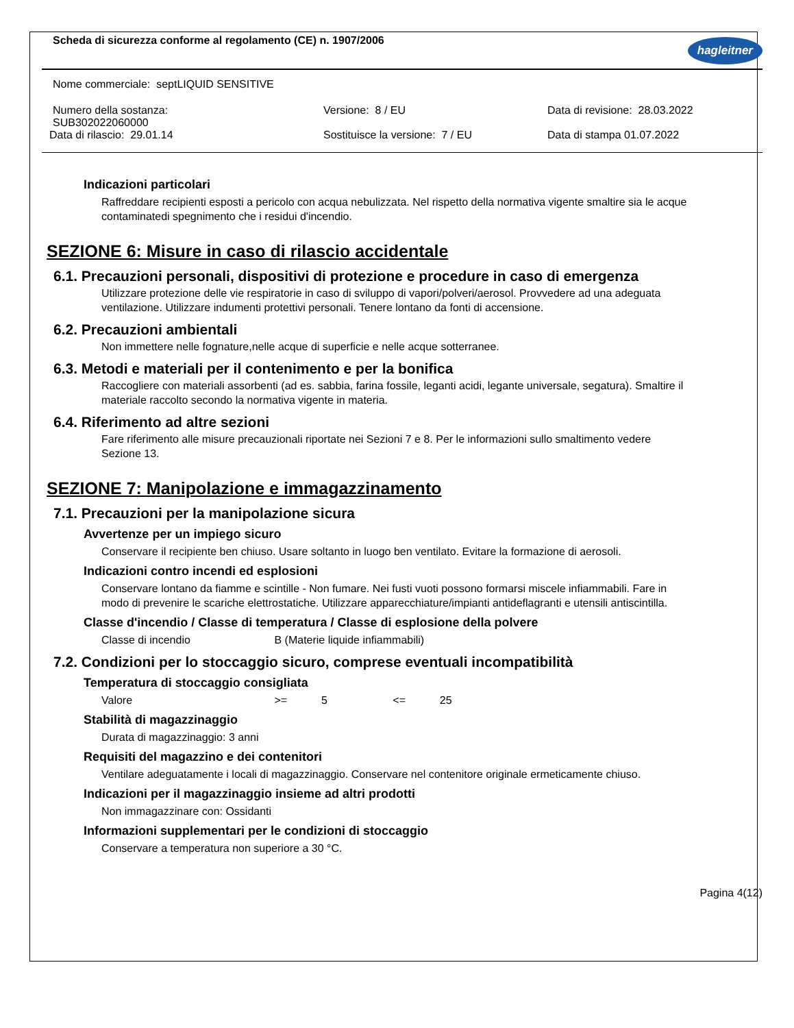Scheda di sicurezza conforme al regolamento (CE) n. 1907/2006 hagleitner
Nome commerciale: septLIQUID SENSITIVE
Numero della sostanza:
SUB302022060000
Versione: 8 / EU Data di revisione: 28.03.2022
Data di rilascio: 29.01.14 Sostituisce la versione: 7 / EU Data di stampa 01.07.2022
Indicazioni particolari
Raffreddare recipienti esposti a pericolo con acqua nebulizzata. Nel rispetto della normativa vigente smaltire sia le acque contaminatedi spegnimento che i residui d'incendio.
SEZIONE 6: Misure in caso di rilascio accidentale
6.1. Precauzioni personali, dispositivi di protezione e procedure in caso di emergenza
Utilizzare protezione delle vie respiratorie in caso di sviluppo di vapori/polveri/aerosol. Provvedere ad una adeguata ventilazione. Utilizzare indumenti protettivi personali. Tenere lontano da fonti di accensione.
6.2. Precauzioni ambientali
Non immettere nelle fognature,nelle acque di superficie e nelle acque sotterranee.
6.3. Metodi e materiali per il contenimento e per la bonifica
Raccogliere con materiali assorbenti (ad es. sabbia, farina fossile, leganti acidi, legante universale, segatura). Smaltire il materiale raccolto secondo la normativa vigente in materia.
6.4. Riferimento ad altre sezioni
Fare riferimento alle misure precauzionali riportate nei Sezioni 7 e 8. Per le informazioni sullo smaltimento vedere Sezione 13.
SEZIONE 7: Manipolazione e immagazzinamento
7.1. Precauzioni per la manipolazione sicura
Avvertenze per un impiego sicuro
Conservare il recipiente ben chiuso. Usare soltanto in luogo ben ventilato. Evitare la formazione di aerosoli.
Indicazioni contro incendi ed esplosioni
Conservare lontano da fiamme e scintille - Non fumare. Nei fusti vuoti possono formarsi miscele infiammabili. Fare in modo di prevenire le scariche elettrostatiche. Utilizzare apparecchiature/impianti antideflagranti e utensili antiscintilla.
Classe d'incendio / Classe di temperatura / Classe di esplosione della polvere
Classe di incendio B (Materie liquide infiammabili)
7.2. Condizioni per lo stoccaggio sicuro, comprese eventuali incompatibilità
Temperatura di stoccaggio consigliata
Valore >= 5 <= 25
Stabilità di magazzinaggio
Durata di magazzinaggio: 3 anni
Requisiti del magazzino e dei contenitori
Ventilare adeguatamente i locali di magazzinaggio. Conservare nel contenitore originale ermeticamente chiuso.
Indicazioni per il magazzinaggio insieme ad altri prodotti
Non immagazzinare con: Ossidanti
Informazioni supplementari per le condizioni di stoccaggio
Conservare a temperatura non superiore a 30 °C.
Pagina 4(12)